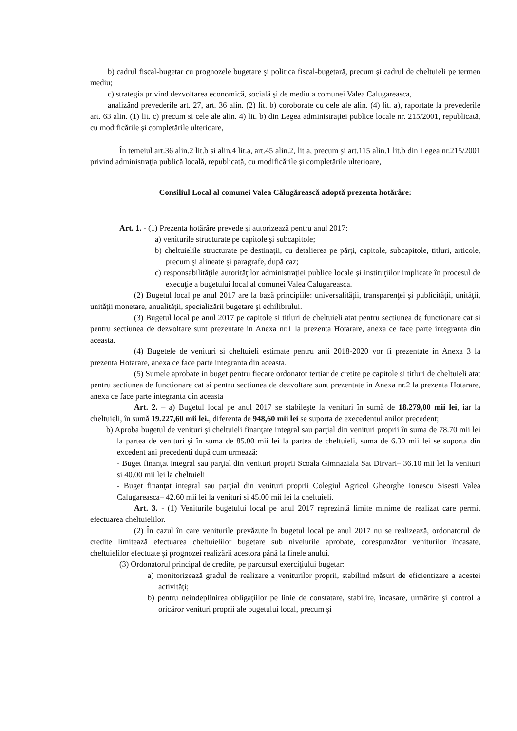b) cadrul fiscal-bugetar cu prognozele bugetare şi politica fiscal-bugetară, precum şi cadrul de cheltuieli pe termen mediu;
c) strategia privind dezvoltarea economică, socială şi de mediu a comunei Valea Calugareasca,
analizând prevederile art. 27, art. 36 alin. (2) lit. b) coroborate cu cele ale alin. (4) lit. a), raportate la prevederile art. 63 alin. (1) lit. c) precum si cele ale alin. 4) lit. b) din Legea administraţiei publice locale nr. 215/2001, republicată, cu modificările şi completările ulterioare,
În temeiul art.36 alin.2 lit.b si alin.4 lit.a, art.45 alin.2, lit a, precum şi art.115 alin.1 lit.b din Legea nr.215/2001 privind administraţia publică locală, republicată, cu modificările şi completările ulterioare,
Consiliul Local al comunei Valea Călugărească adoptă prezenta hotărâre:
Art. 1. - (1) Prezenta hotărâre prevede şi autorizează pentru anul 2017:
a) veniturile structurate pe capitole şi subcapitole;
b) cheltuielile structurate pe destinaţii, cu detalierea pe părţi, capitole, subcapitole, titluri, articole, precum şi alineate şi paragrafe, după caz;
c) responsabilităţile autorităţilor administraţiei publice locale şi instituţiilor implicate în procesul de execuţie a bugetului local al comunei Valea Calugareasca.
(2) Bugetul local pe anul 2017 are la bază principiile: universalităţii, transparenţei şi publicităţii, unităţii, unităţii monetare, anualităţii, specializării bugetare şi echilibrului.
(3) Bugetul local pe anul 2017 pe capitole si titluri de cheltuieli atat pentru sectiunea de functionare cat si pentru sectiunea de dezvoltare sunt prezentate in Anexa nr.1 la prezenta Hotarare, anexa ce face parte integranta din aceasta.
(4) Bugetele de venituri si cheltuieli estimate pentru anii 2018-2020 vor fi prezentate in Anexa 3 la prezenta Hotarare, anexa ce face parte integranta din aceasta.
(5) Sumele aprobate in buget pentru fiecare ordonator tertiar de cretite pe capitole si titluri de cheltuieli atat pentru sectiunea de functionare cat si pentru sectiunea de dezvoltare sunt prezentate in Anexa nr.2 la prezenta Hotarare, anexa ce face parte integranta din aceasta
Art. 2. – a) Bugetul local pe anul 2017 se stabileşte la venituri în sumă de 18.279,00 mii lei, iar la cheltuieli, în sumă 19.227,60 mii lei., diferenta de 948,60 mii lei se suporta de execedentul anilor precedent;
b) Aproba bugetul de venituri şi cheltuieli finanţate integral sau parţial din venituri proprii în suma de 78.70 mii lei la partea de venituri şi în suma de 85.00 mii lei la partea de cheltuieli, suma de 6.30 mii lei se suporta din excedent ani precedenti după cum urmează:
- Buget finanţat integral sau parţial din venituri proprii Scoala Gimnaziala Sat Dirvari– 36.10 mii lei la venituri si 40.00 mii lei la cheltuieli
- Buget finanţat integral sau parţial din venituri proprii Colegiul Agricol Gheorghe Ionescu Sisesti Valea Calugareasca– 42.60 mii lei la venituri si 45.00 mii lei la cheltuieli.
Art. 3. - (1) Veniturile bugetului local pe anul 2017 reprezintă limite minime de realizat care permit efectuarea cheltuielilor.
(2) În cazul în care veniturile prevăzute în bugetul local pe anul 2017 nu se realizează, ordonatorul de credite limitează efectuarea cheltuielilor bugetare sub nivelurile aprobate, corespunzător veniturilor încasate, cheltuielilor efectuate şi prognozei realizării acestora până la finele anului.
(3) Ordonatorul principal de credite, pe parcursul exerciţiului bugetar:
a) monitorizează gradul de realizare a veniturilor proprii, stabilind măsuri de eficientizare a acestei activităţi;
b) pentru neîndeplinirea obligaţiilor pe linie de constatare, stabilire, încasare, urmărire şi control a oricăror venituri proprii ale bugetului local, precum şi